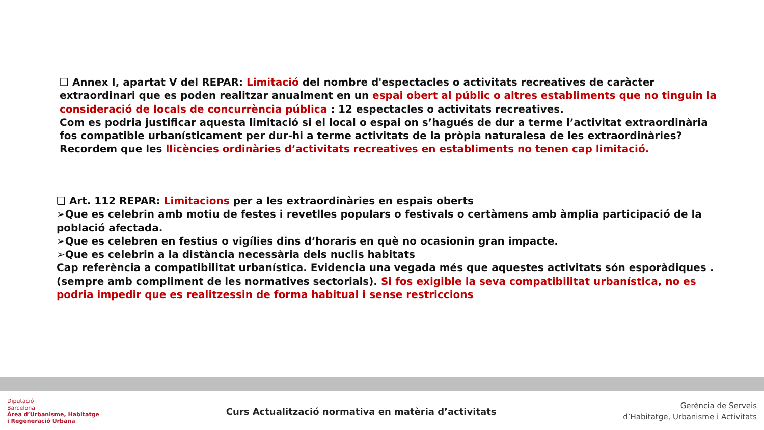❑ Annex I, apartat V del REPAR: Limitació del nombre d'espectacles o activitats recreatives de caràcter extraordinari que es poden realitzar anualment en un espai obert al públic o altres establiments que no tinguin la consideració de locals de concurrència pública : 12 espectacles o activitats recreatives.
Com es podria justificar aquesta limitació si el local o espai on s’hagués de dur a terme l’activitat extraordinària fos compatible urbanísticament per dur-hi a terme activitats de la pròpia naturalesa de les extraordinàries?
Recordem que les llicències ordinàries d’activitats recreatives en establiments no tenen cap limitació.
❑ Art. 112 REPAR: Limitacions per a les extraordinàries en espais oberts
➢Que es celebrin amb motiu de festes i revetlles populars o festivals o certàmens amb àmplia participació de la població afectada.
➢Que es celebren en festius o vigílies dins d’horaris en què no ocasionin gran impacte.
➢Que es celebrin a la distància necessària dels nuclis habitats
Cap referència a compatibilitat urbanística. Evidencia una vegada més que aquestes activitats són esporàdiques . (sempre amb compliment de les normatives sectorials). Si fos exigible la seva compatibilitat urbanística, no es podria impedir que es realitzessin de forma habitual i sense restriccions
Diputació
Barcelona
Àrea d’Urbanisme, Habitatge
i Regeneració Urbana
Curs Actualització normativa en matèria d’activitats
Gerència de Serveis
d’Habitatge, Urbanisme i Activitats